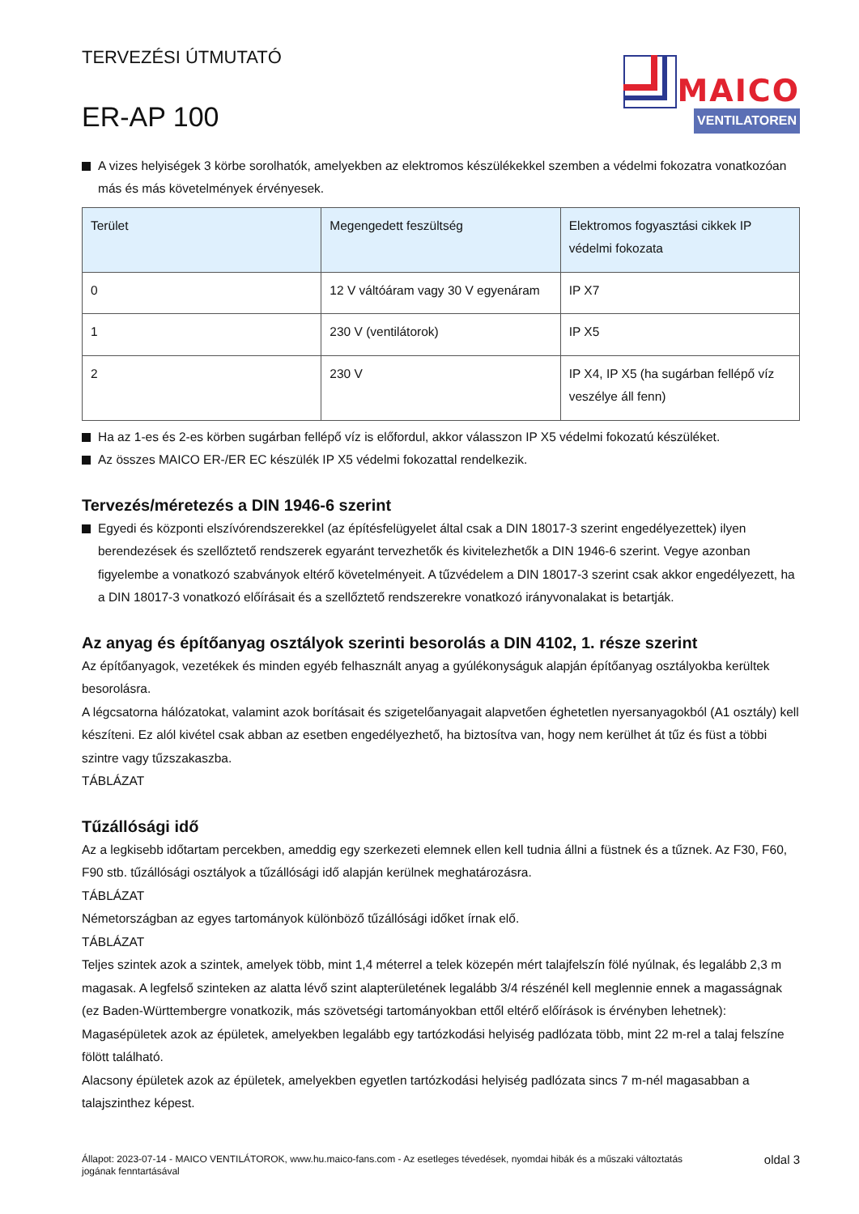TERVEZÉSI ÚTMUTATÓ
ER-AP 100
MAICO
VENTILATOREN
A vizes helyiségek 3 körbe sorolhatók, amelyekben az elektromos készülékekkel szemben a védelmi fokozatra vonatkozóan más és más követelmények érvényesek.
| Terület | Megengedett feszültség | Elektromos fogyasztási cikkek IP védelmi fokozata |
| --- | --- | --- |
| 0 | 12 V váltóáram vagy 30 V egyenáram | IP X7 |
| 1 | 230 V (ventilátorok) | IP X5 |
| 2 | 230 V | IP X4, IP X5 (ha sugárban fellépő víz veszélye áll fenn) |
Ha az 1-es és 2-es körben sugárban fellépő víz is előfordul, akkor válasszon IP X5 védelmi fokozatú készüléket.
Az összes MAICO ER-/ER EC készülék IP X5 védelmi fokozattal rendelkezik.
Tervezés/méretezés a DIN 1946-6 szerint
Egyedi és központi elszívórendszerekkel (az építésfelügyelet által csak a DIN 18017-3 szerint engedélyezettek) ilyen berendezések és szellőztető rendszerek egyaránt tervezhetők és kivitelezhetők a DIN 1946-6 szerint. Vegye azonban figyelembe a vonatkozó szabványok eltérő követelményeit. A tűzvédelem a DIN 18017-3 szerint csak akkor engedélyezett, ha a DIN 18017-3 vonatkozó előírásait és a szellőztető rendszerekre vonatkozó irányvonalakat is betartják.
Az anyag és építőanyag osztályok szerinti besorolás a DIN 4102, 1. része szerint
Az építőanyagok, vezetékek és minden egyéb felhasznált anyag a gyúlékonyságuk alapján építőanyag osztályokba kerültek besorolásra.
A légcsatorna hálózatokat, valamint azok borításait és szigetelőanyagait alapvetően éghetetlen nyersanyagokból (A1 osztály) kell készíteni. Ez alól kivétel csak abban az esetben engedélyezhető, ha biztosítva van, hogy nem kerülhet át tűz és füst a többi szintre vagy tűzszakaszba.
TÁBLÁZAT
Tűzállósági idő
Az a legkisebb időtartam percekben, ameddig egy szerkezeti elemnek ellen kell tudnia állni a füstnek és a tűznek. Az F30, F60, F90 stb. tűzállósági osztályok a tűzállósági idő alapján kerülnek meghatározásra.
TÁBLÁZAT
Németországban az egyes tartományok különböző tűzállósági időket írnak elő.
TÁBLÁZAT
Teljes szintek azok a szintek, amelyek több, mint 1,4 méterrel a telek közepén mért talajfelszín fölé nyúlnak, és legalább 2,3 m magasak. A legfelső szinteken az alatta lévő szint alapterületének legalább 3/4 részénél kell meglennie ennek a magasságnak (ez Baden-Württembergre vonatkozik, más szövetségi tartományokban ettől eltérő előírások is érvényben lehetnek):
Magasépületek azok az épületek, amelyekben legalább egy tartózkodási helyiség padlózata több, mint 22 m-rel a talaj felszíne fölött található.
Alacsony épületek azok az épületek, amelyekben egyetlen tartózkodási helyiség padlózata sincs 7 m-nél magasabban a talajszinthez képest.
Állapot: 2023-07-14 - MAICO VENTILÁTOROK, www.hu.maico-fans.com - Az esetleges tévedések, nyomdai hibák és a műszaki változtatás jogának fenntartásával
oldal 3